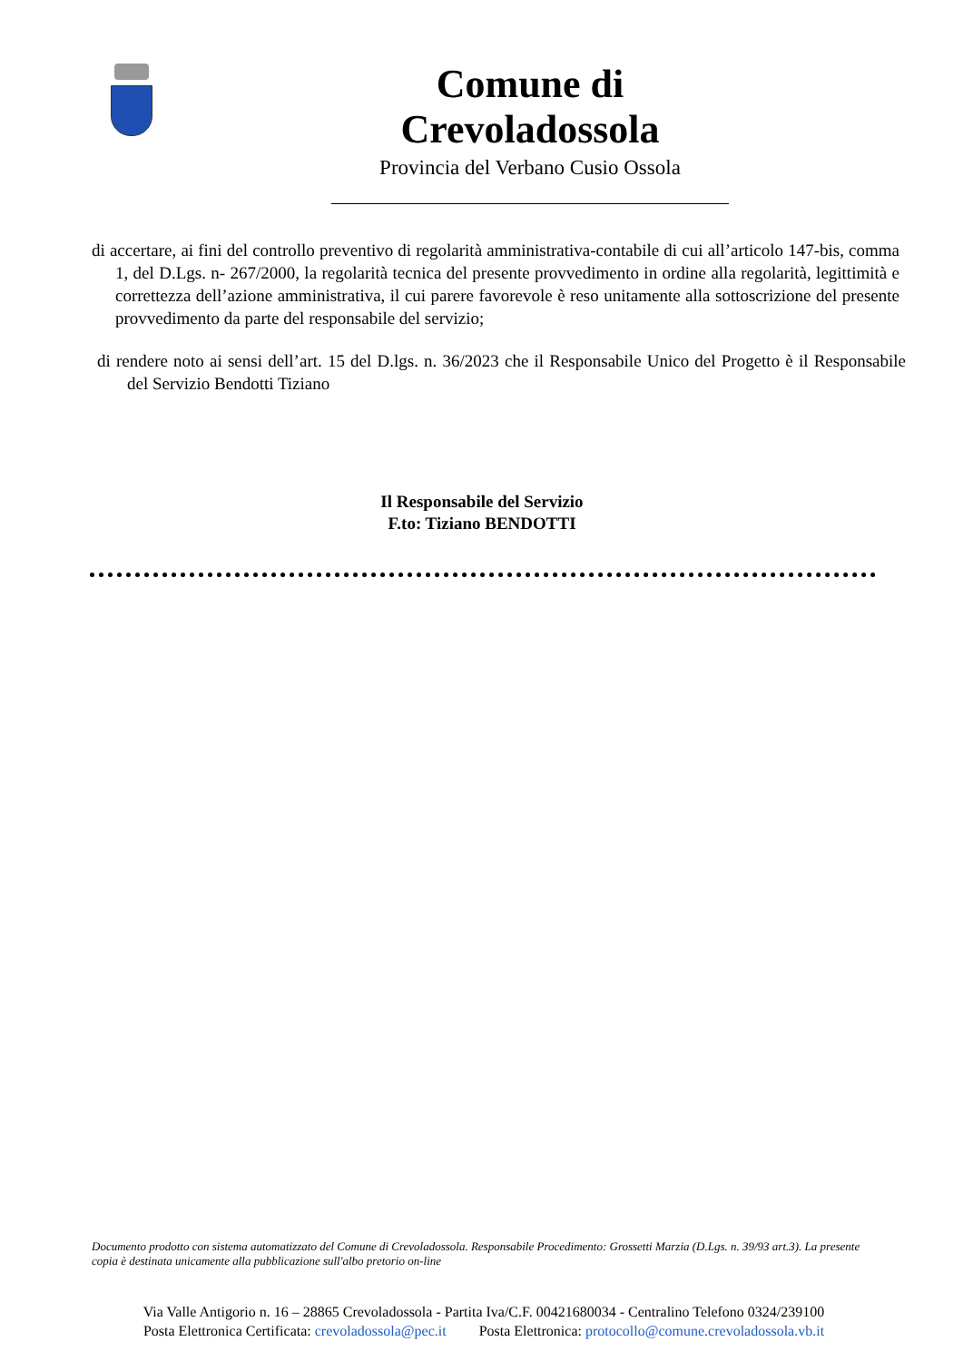Comune di Crevoladossola
Provincia del Verbano Cusio Ossola
di accertare, ai fini del controllo preventivo di regolarità amministrativa-contabile di cui all’articolo 147-bis, comma 1, del D.Lgs. n- 267/2000, la regolarità tecnica del presente provvedimento in ordine alla regolarità, legittimità e correttezza dell’azione amministrativa, il cui parere favorevole è reso unitamente alla sottoscrizione del presente provvedimento da parte del responsabile del servizio;
di rendere noto ai sensi dell’art. 15 del D.lgs. n. 36/2023 che il Responsabile Unico del Progetto è il Responsabile del Servizio Bendotti Tiziano
Il Responsabile del Servizio
F.to: Tiziano BENDOTTI
Documento prodotto con sistema automatizzato del Comune di Crevoladossola. Responsabile Procedimento: Grossetti Marzia (D.Lgs. n. 39/93 art.3). La presente copia è destinata unicamente alla pubblicazione sull'albo pretorio on-line
Via Valle Antigorio n. 16 – 28865 Crevoladossola - Partita Iva/C.F. 00421680034 - Centralino Telefono 0324/239100
Posta Elettronica Certificata: crevoladossola@pec.it Posta Elettronica: protocollo@comune.crevoladossola.vb.it